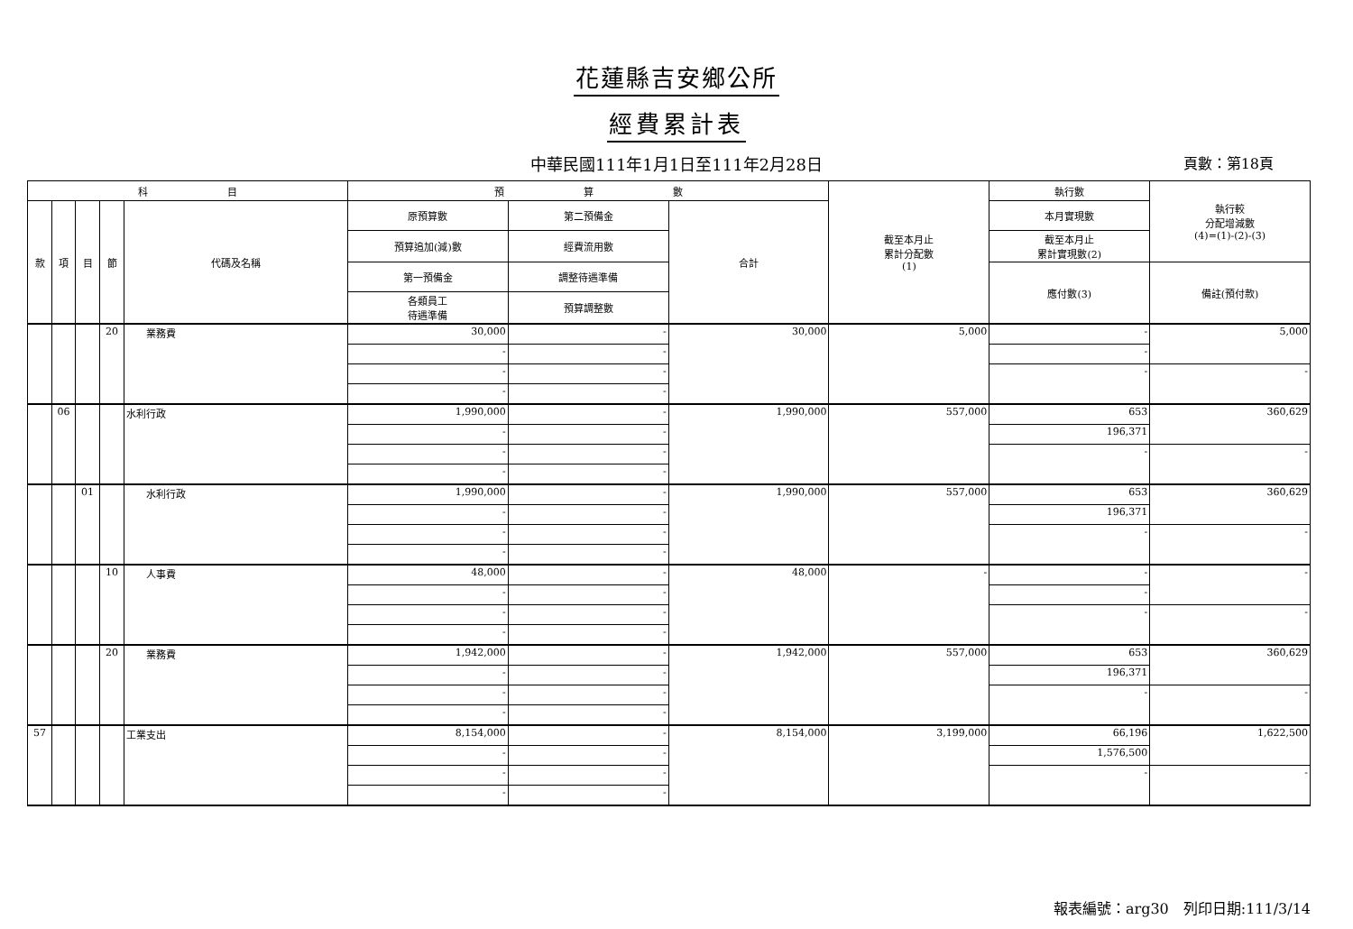花蓮縣吉安鄉公所
經費累計表
中華民國111年1月1日至111年2月28日 頁數：第18頁
| 科 目 | | | | | 預 算 數 | | | 截至本月止 累計分配數 (1) | 執行數 | 執行較 分配增減數 (4)=(1)-(2)-(3) |
| --- | --- | --- | --- | --- | --- | --- | --- | --- | --- | --- |
| 款 | 項 | 目 | 節 | 代碼及名稱 | 原預算數 | 第二預備金 | 合計 | | 本月實現數 | |
| | | | | | 預算追加(減)數 | 經費流用數 | | | 截至本月止 累計實現數(2) | |
| | | | | | 第一預備金 | 調整待遇準備 | | | 應付數(3) | 備註(預付款) |
| | | | | | 各類員工 待遇準備 | 預算調整數 | | | | |
| | | | 20 | 業務費 | 30,000 | - | 30,000 | 5,000 | - | 5,000 |
| | | | | | - | - | | | - | |
| | | | | | - | - | | | - | - |
| | | | | | - | - | | | | |
| | 06 | | | 水利行政 | 1,990,000 | - | 1,990,000 | 557,000 | 653 | 360,629 |
| | | | | | - | - | | | 196,371 | |
| | | | | | - | - | | | - | - |
| | | | | | - | - | | | | |
| | | 01 | | 水利行政 | 1,990,000 | - | 1,990,000 | 557,000 | 653 | 360,629 |
| | | | | | - | - | | | 196,371 | |
| | | | | | - | - | | | - | - |
| | | | | | - | - | | | | |
| | | | 10 | 人事費 | 48,000 | - | 48,000 | - | - | - |
| | | | | | - | - | | | - | |
| | | | | | - | - | | | - | - |
| | | | | | - | - | | | | |
| | | | 20 | 業務費 | 1,942,000 | - | 1,942,000 | 557,000 | 653 | 360,629 |
| | | | | | - | - | | | 196,371 | |
| | | | | | - | - | | | - | - |
| | | | | | - | - | | | | |
| 57 | | | | 工業支出 | 8,154,000 | - | 8,154,000 | 3,199,000 | 66,196 | 1,622,500 |
| | | | | | - | - | | | 1,576,500 | |
| | | | | | - | - | | | - | - |
| | | | | | - | - | | | | |
報表編號：arg30　列印日期:111/3/14